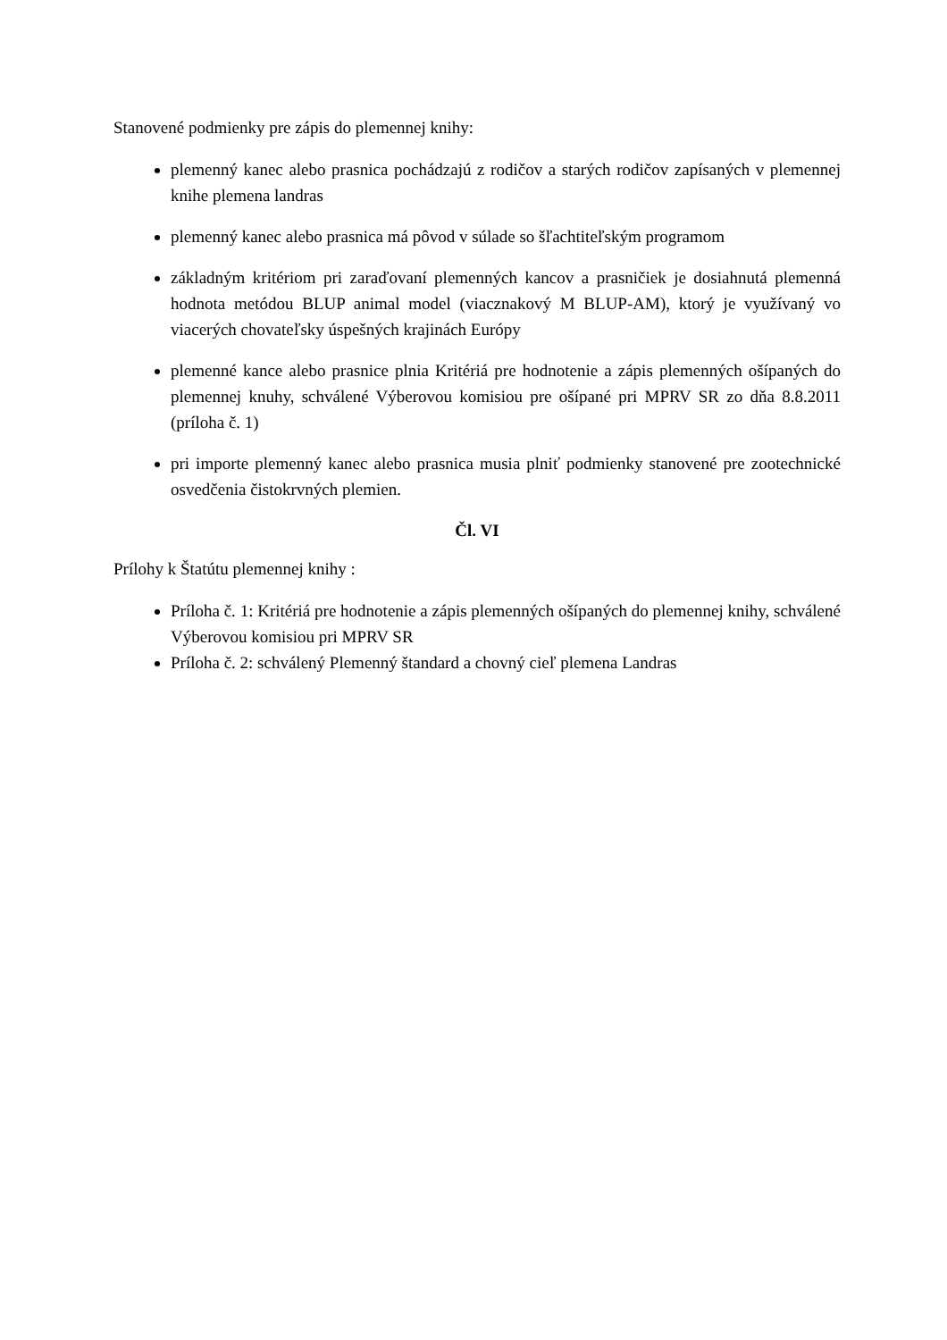Stanovené podmienky pre zápis do plemennej knihy:
plemenný kanec alebo prasnica pochádzajú z rodičov a starých rodičov zapísaných v plemennej knihe plemena landras
plemenný kanec alebo prasnica má pôvod v súlade so šľachtiteľským programom
základným kritériom pri zaraďovaní plemenných kancov a prasničiek je dosiahnutá plemenná hodnota metódou BLUP animal model (viacznakový M BLUP-AM), ktorý je využívaný vo viacerých chovateľsky úspešných krajinách Európy
plemenné kance alebo prasnice plnia Kritériá pre hodnotenie a zápis plemenných ošípaných do plemennej knuhy, schválené Výberovou komisiou pre ošípané pri MPRV SR zo dňa 8.8.2011 (príloha č. 1)
pri importe plemenný kanec alebo prasnica musia plniť podmienky stanovené pre zootechnické osvedčenia čistokrvných plemien.
Čl. VI
Prílohy k Štatútu plemennej knihy :
Príloha č. 1: Kritériá pre hodnotenie a zápis plemenných ošípaných do plemennej knihy, schválené Výberovou komisiou pri MPRV SR
Príloha č. 2: schválený Plemenný štandard a chovný cieľ plemena Landras